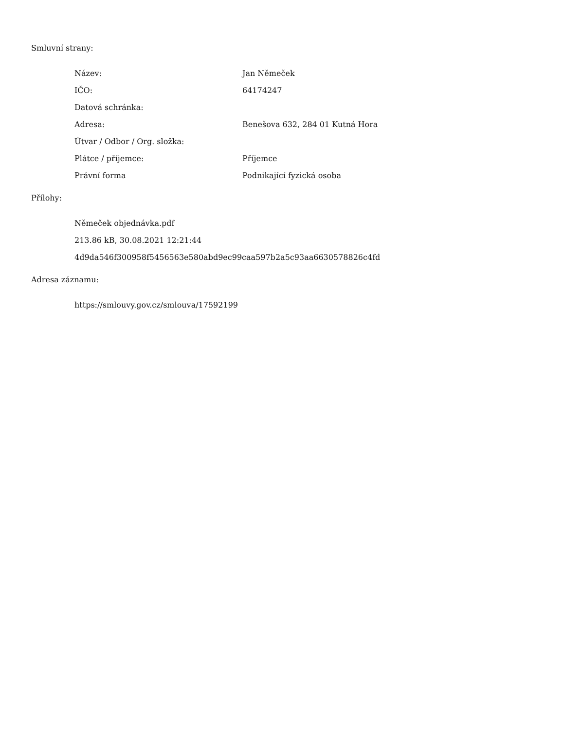Smluvní strany:
| Název: | Jan Němeček |
| IČO: | 64174247 |
| Datová schránka: | |
| Adresa: | Benešova 632, 284 01 Kutná Hora |
| Útvar / Odbor / Org. složka: | |
| Plátce / příjemce: | Příjemce |
| Právní forma | Podnikající fyzická osoba |
Přílohy:
Němeček objednávka.pdf
213.86 kB, 30.08.2021 12:21:44
4d9da546f300958f5456563e580abd9ec99caa597b2a5c93aa6630578826c4fd
Adresa záznamu:
https://smlouvy.gov.cz/smlouva/17592199